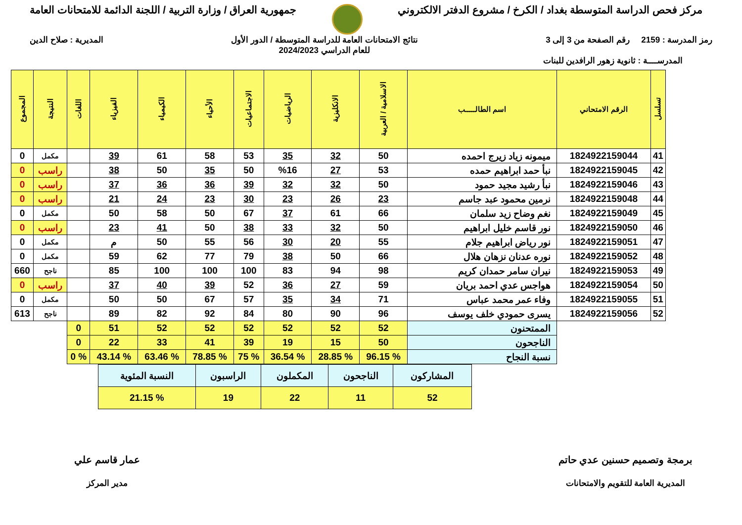جمهورية العراق / وزارة التربية / اللجنة الدائمة للامتحانات العامة
مركز فحص الدراسة المتوسطة بغداد / الكرخ / مشروع الدفتر الالكتروني
المديرية : صلاح الدين نتائج الامتحانات العامة للدراسة المتوسطة / الدور الأول
للعام الدراسي 2024/2023
رمز المدرسة : 2159 رقم الصفحة من 3 إلى 3
المدرســــة : ثانوية زهور الرافدين للبنات
| تسلسل | الرقم الامتحاني | اسم الطالـــــب | الاسلامية / العربية | الانكليزية | الرياضيات | الاجتماعيات | الأحياء | الكيمياء | الفيزياء | اللغات | النتيجة | المجموع |
| --- | --- | --- | --- | --- | --- | --- | --- | --- | --- | --- | --- | --- |
| 41 | 1824922159044 | ميمونه زياد زيرج احمده | 50 | 32 | 35 | 53 | 58 | 61 | 39 | | مكمل | 0 |
| 42 | 1824922159045 | نبأ حمد ابراهيم حمده | 53 | 27 | %16 | 50 | 35 | 50 | 38 | | راسب | 0 |
| 43 | 1824922159046 | نبأ رشيد مجيد حمود | 50 | 32 | 32 | 39 | 36 | 36 | 37 | | راسب | 0 |
| 44 | 1824922159048 | نرمين محمود عبد جاسم | 23 | 26 | 23 | 30 | 23 | 24 | 21 | | راسب | 0 |
| 45 | 1824922159049 | نغم وضاح زيد سلمان | 66 | 61 | 37 | 67 | 50 | 58 | 50 | | مكمل | 0 |
| 46 | 1824922159050 | نور قاسم خليل ابراهيم | 50 | 32 | 33 | 38 | 50 | 41 | 23 | | راسب | 0 |
| 47 | 1824922159051 | نور رياض ابراهيم جلام | 55 | 20 | 30 | 56 | 55 | 50 | م | | مكمل | 0 |
| 48 | 1824922159052 | نوره عدنان نزهان هلال | 66 | 50 | 38 | 79 | 77 | 62 | 59 | | مكمل | 0 |
| 49 | 1824922159053 | نيران سامر حمدان كريم | 98 | 94 | 83 | 100 | 100 | 100 | 85 | | ناجح | 660 |
| 50 | 1824922159054 | هواجس عدي احمد بريان | 59 | 27 | 36 | 52 | 39 | 40 | 37 | | راسب | 0 |
| 51 | 1824922159055 | وفاء عمر محمد عباس | 71 | 34 | 35 | 57 | 67 | 50 | 50 | | مكمل | 0 |
| 52 | 1824922159056 | يسرى حمودي خلف يوسف | 96 | 90 | 80 | 84 | 92 | 82 | 89 | | ناجح | 613 |
| | | الممتحنون | 52 | 52 | 52 | 52 | 52 | 52 | 51 | 0 | | |
| | | الناجحون | 50 | 15 | 19 | 39 | 41 | 33 | 22 | 0 | | |
| | | نسبة النجاح | % 96.15 | % 28.85 | % 36.54 | % 75 | % 78.85 | % 63.46 | % 43.14 | % 0 | | |
| المشاركون | الناجحون | المكملون | الراسبون | النسبة المئوية |
| 52 | 11 | 22 | 19 | % 21.15 |
عمار قاسم علي
مدير المركز
برمجة وتصميم حسنين عدي حاتم
المديرية العامة للتقويم والامتحانات